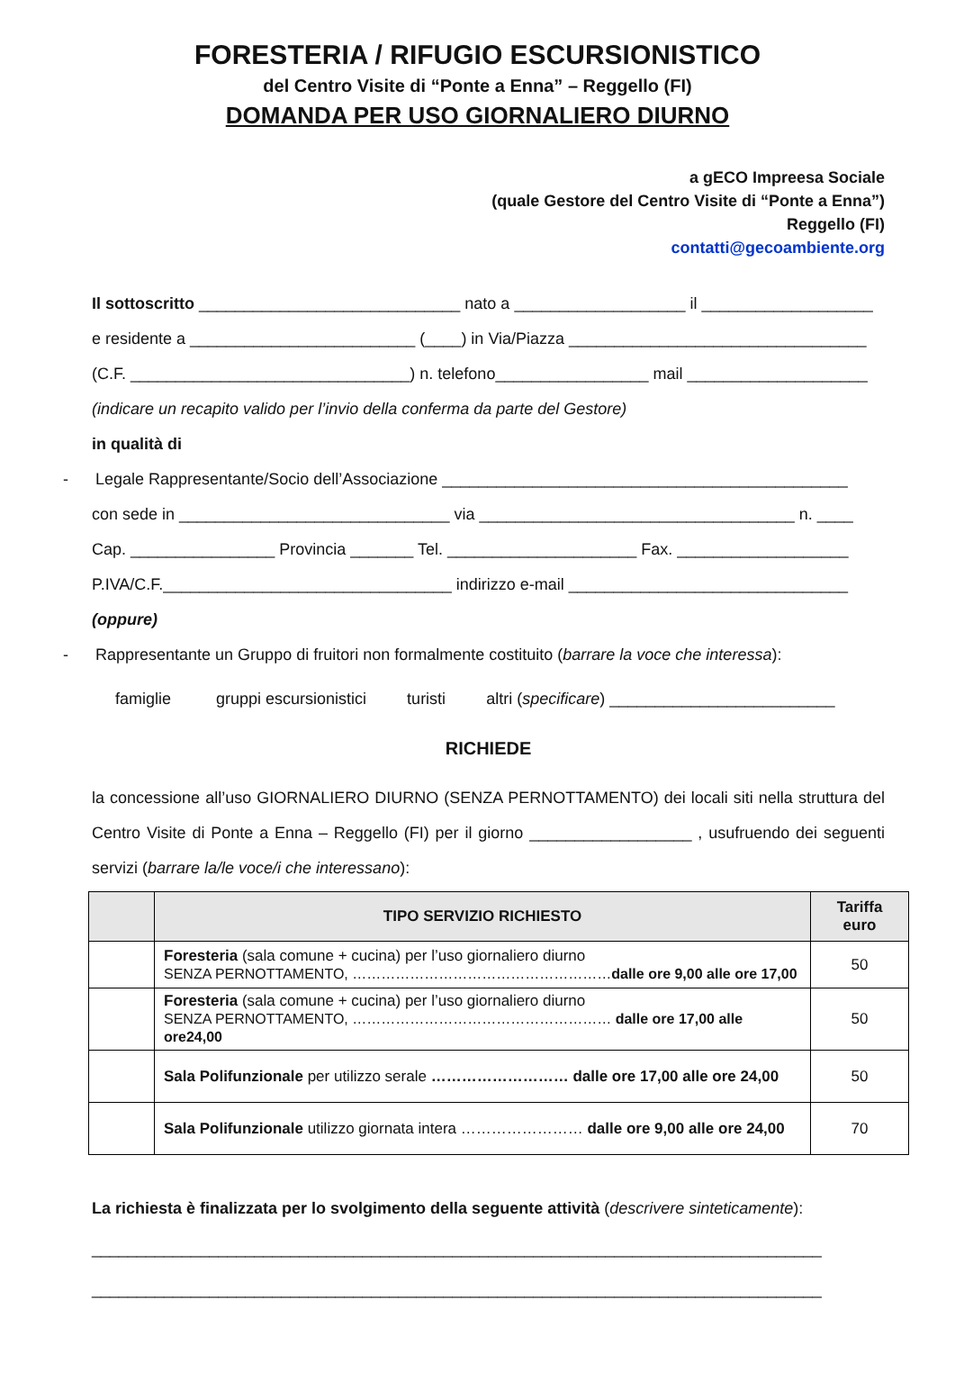FORESTERIA / RIFUGIO ESCURSIONISTICO
del Centro Visite di “Ponte a Enna” – Reggello (FI)
DOMANDA PER USO GIORNALIERO DIURNO
a gECO Impreesa Sociale
(quale Gestore del Centro Visite di “Ponte a Enna”)
Reggello (FI)
contatti@gecoambiente.org
Il sottoscritto _____________________________ nato a ___________________ il ___________________
e residente a _________________________ (____) in Via/Piazza _________________________________
(C.F. _______________________________) n. telefono_________________ mail ____________________
(indicare un recapito valido per l’invio della conferma da parte del Gestore)
in qualità di
- Legale Rappresentante/Socio dell’Associazione _____________________________________________
con sede in ______________________________ via ___________________________________ n. ____
Cap. ________________ Provincia _______ Tel. _____________________ Fax. ___________________
P.IVA/C.F.________________________________ indirizzo e-mail _______________________________
(oppure)
- Rappresentante un Gruppo di fruitori non formalmente costituito (barrare la voce che interessa):
famiglie gruppi escursionistici turisti altri (specificare) _________________________
RICHIEDE
la concessione all’uso GIORNALIERO DIURNO (SENZA PERNOTTAMENTO) dei locali siti nella struttura del Centro Visite di Ponte a Enna – Reggello (FI) per il giorno __________________ , usufruendo dei seguenti servizi (barrare la/le voce/i che interessano):
| | TIPO SERVIZIO RICHIESTO | Tariffa euro |
| --- | --- | --- |
| | Foresteria (sala comune + cucina) per l’uso giornaliero diurno SENZA PERNOTTAMENTO, ……………………………………………… dalle ore 9,00 alle ore 17,00 | 50 |
| | Foresteria (sala comune + cucina) per l’uso giornaliero diurno SENZA PERNOTTAMENTO, ……………………………………………… dalle ore 17,00 alle ore24,00 | 50 |
| | Sala Polifunzionale per utilizzo serale ……………………… dalle ore 17,00 alle ore 24,00 | 50 |
| | Sala Polifunzionale utilizzo giornata intera …………………… dalle ore 9,00 alle ore 24,00 | 70 |
La richiesta è finalizzata per lo svolgimento della seguente attività (descrivere sinteticamente):
_________________________________________________________________________________
_________________________________________________________________________________